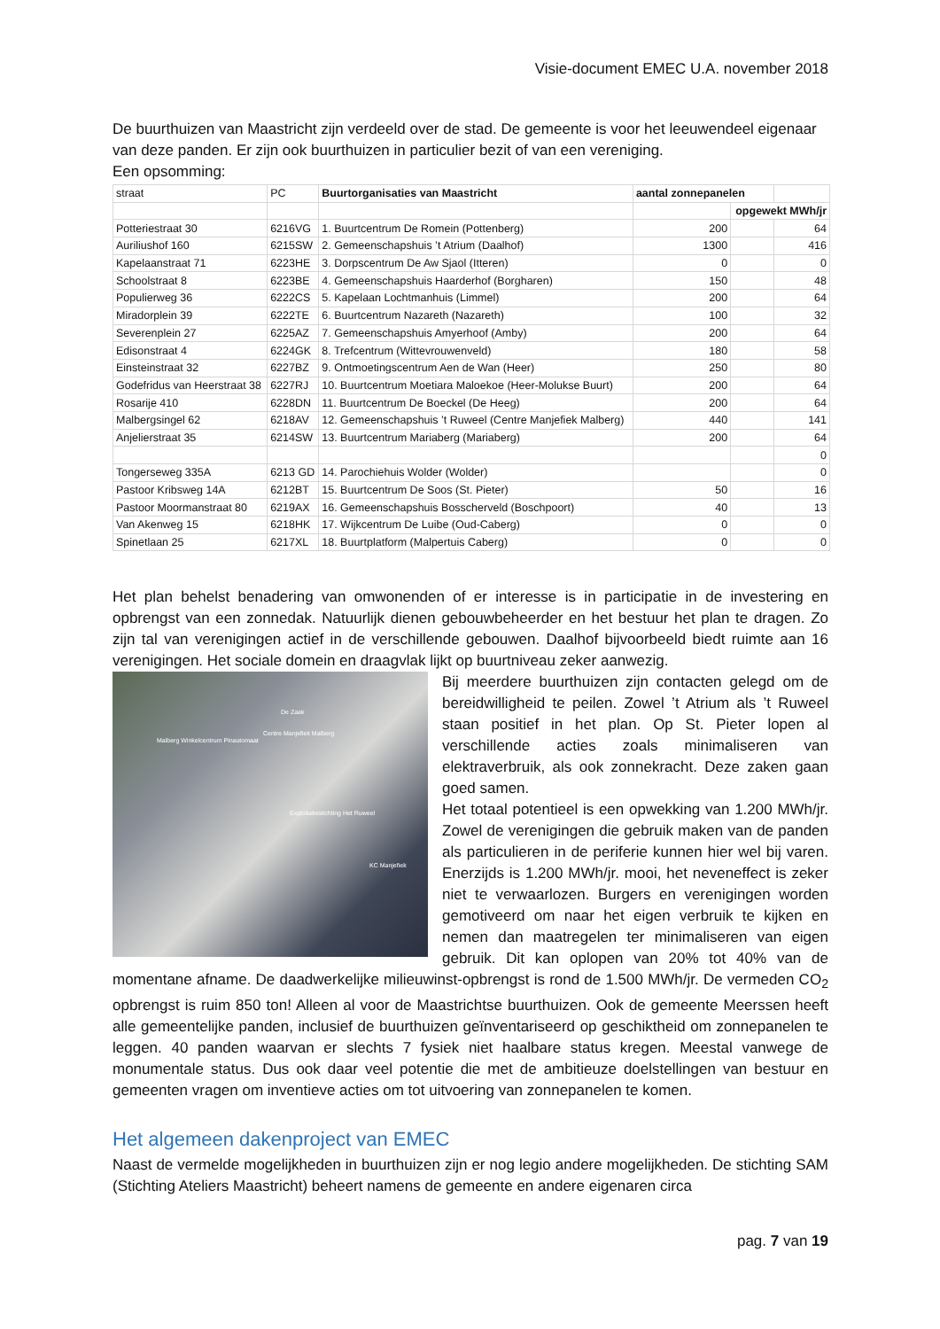Visie-document EMEC U.A. november 2018
De buurthuizen van Maastricht zijn verdeeld over de stad. De gemeente is voor het leeuwendeel eigenaar van deze panden. Er zijn ook buurthuizen in particulier bezit of van een vereniging.
Een opsomming:
| straat | PC | Buurtorganisaties van Maastricht | aantal zonnepanelen | | |
| | | | | opgewekt MWh/jr | |
| Potteriestraat 30 | 6216VG | 1. Buurtcentrum De Romein (Pottenberg) | 200 | | 64 |
| Auriliushof 160 | 6215SW | 2. Gemeenschapshuis ’t Atrium (Daalhof) | 1300 | | 416 |
| Kapelaanstraat 71 | 6223HE | 3. Dorpscentrum De Aw Sjaol (Itteren) | 0 | | 0 |
| Schoolstraat 8 | 6223BE | 4. Gemeenschapshuis Haarderhof (Borgharen) | 150 | | 48 |
| Populierweg 36 | 6222CS | 5. Kapelaan Lochtmanhuis (Limmel) | 200 | | 64 |
| Miradorplein 39 | 6222TE | 6. Buurtcentrum Nazareth (Nazareth) | 100 | | 32 |
| Severenplein 27 | 6225AZ | 7. Gemeenschapshuis Amyerhoof (Amby) | 200 | | 64 |
| Edisonstraat 4 | 6224GK | 8. Trefcentrum (Wittevrouwenveld) | 180 | | 58 |
| Einsteinstraat 32 | 6227BZ | 9. Ontmoetingscentrum Aen de Wan (Heer) | 250 | | 80 |
| Godefridus van Heerstraat 38 | 6227RJ | 10. Buurtcentrum Moetiara Maloekoe (Heer-Molukse Buurt) | 200 | | 64 |
| Rosarije 410 | 6228DN | 11. Buurtcentrum De Boeckel (De Heeg) | 200 | | 64 |
| Malbergsingel 62 | 6218AV | 12. Gemeenschapshuis ’t Ruweel (Centre Manjefiek Malberg) | 440 | | 141 |
| Anjelierstraat 35 | 6214SW | 13. Buurtcentrum Mariaberg (Mariaberg) | 200 | | 64 |
| | | | | | 0 |
| Tongerseweg 335A | 6213 GD | 14. Parochiehuis Wolder (Wolder) | | | 0 |
| Pastoor Kribsweg 14A | 6212BT | 15. Buurtcentrum De Soos (St. Pieter) | 50 | | 16 |
| Pastoor Moormanstraat 80 | 6219AX | 16. Gemeenschapshuis Bosscherveld (Boschpoort) | 40 | | 13 |
| Van Akenweg 15 | 6218HK | 17. Wijkcentrum De Luibe (Oud-Caberg) | 0 | | 0 |
| Spinetlaan 25 | 6217XL | 18. Buurtplatform (Malpertuis Caberg) | 0 | | 0 |
Het plan behelst benadering van omwonenden of er interesse is in participatie in de investering en opbrengst van een zonnedak. Natuurlijk dienen gebouwbeheerder en het bestuur het plan te dragen. Zo zijn tal van verenigingen actief in de verschillende gebouwen. Daalhof bijvoorbeeld biedt ruimte aan 16 verenigingen. Het sociale domein en draagvlak lijkt op buurtniveau zeker aanwezig.
De Zaak
Centre Manjefiek Malberg
Malberg Winkelcentrum Pinautomaat
Exploitatiestichting Het Ruweel
KC Manjefiek
Bij meerdere buurthuizen zijn contacten gelegd om de bereidwilligheid te peilen. Zowel ’t Atrium als ’t Ruweel staan positief in het plan. Op St. Pieter lopen al verschillende acties zoals minimaliseren van elektraverbruik, als ook zonnekracht. Deze zaken gaan goed samen.
Het totaal potentieel is een opwekking van 1.200 MWh/jr. Zowel de verenigingen die gebruik maken van de panden als particulieren in de periferie kunnen hier wel bij varen. Enerzijds is 1.200 MWh/jr. mooi, het neveneffect is zeker niet te verwaarlozen. Burgers en verenigingen worden gemotiveerd om naar het eigen verbruik te kijken en nemen dan maatregelen ter minimaliseren van eigen gebruik. Dit kan oplopen van 20% tot 40% van de momentane afname. De daadwerkelijke milieuwinst-opbrengst is rond de 1.500 MWh/jr. De vermeden CO<sub>2</sub> opbrengst is ruim 850 ton! Alleen al voor de Maastrichtse buurthuizen. Ook de gemeente Meerssen heeft alle gemeentelijke panden, inclusief de buurthuizen geïnventariseerd op geschiktheid om zonnepanelen te leggen. 40 panden waarvan er slechts 7 fysiek niet haalbare status kregen. Meestal vanwege de monumentale status. Dus ook daar veel potentie die met de ambitieuze doelstellingen van bestuur en gemeenten vragen om inventieve acties om tot uitvoering van zonnepanelen te komen.
Het algemeen dakenproject van EMEC
Naast de vermelde mogelijkheden in buurthuizen zijn er nog legio andere mogelijkheden. De stichting SAM (Stichting Ateliers Maastricht) beheert namens de gemeente en andere eigenaren circa
pag. 7 van 19